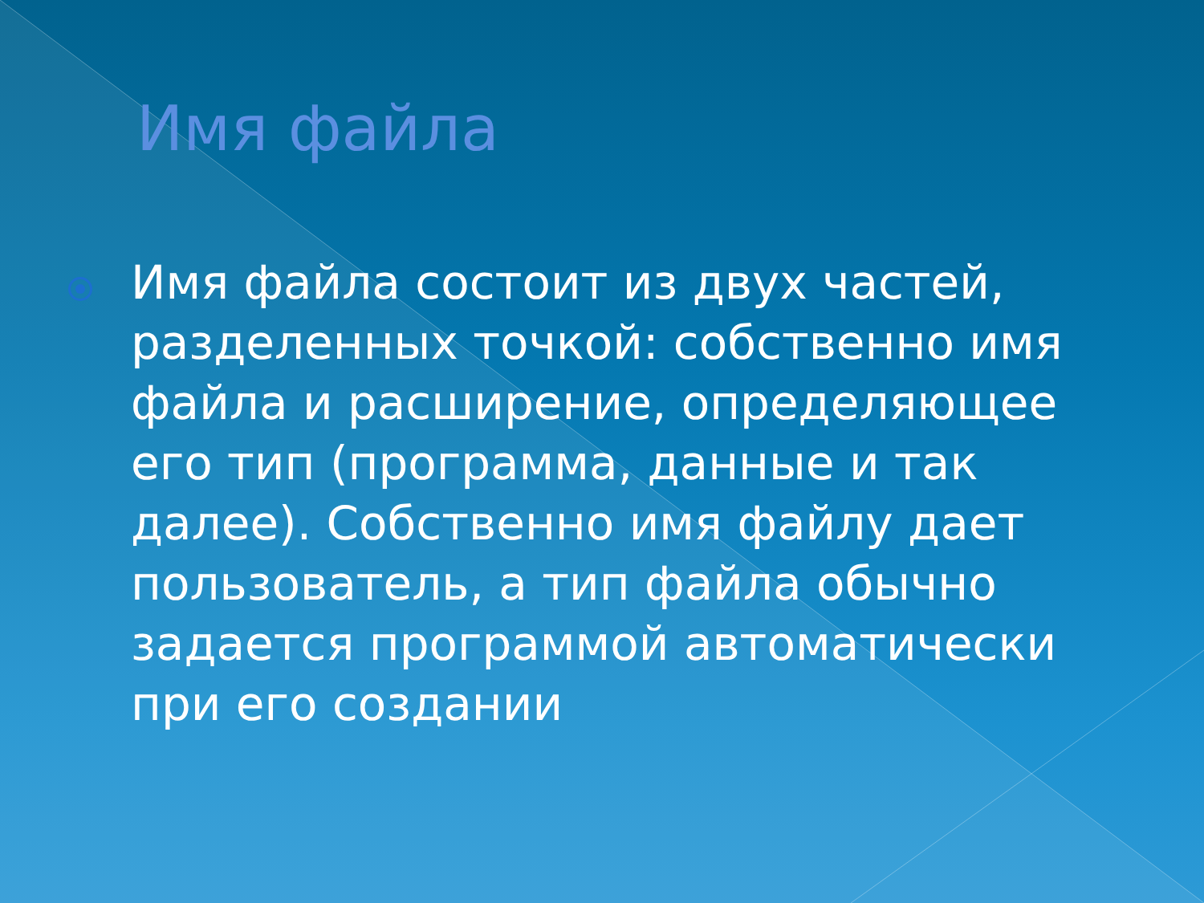Имя файла
Имя файла состоит из двух частей, разделенных точкой: собственно имя файла и расширение, определяющее его тип (программа, данные и так далее). Собственно имя файлу дает пользователь, а тип файла обычно задается программой автоматически при его создании